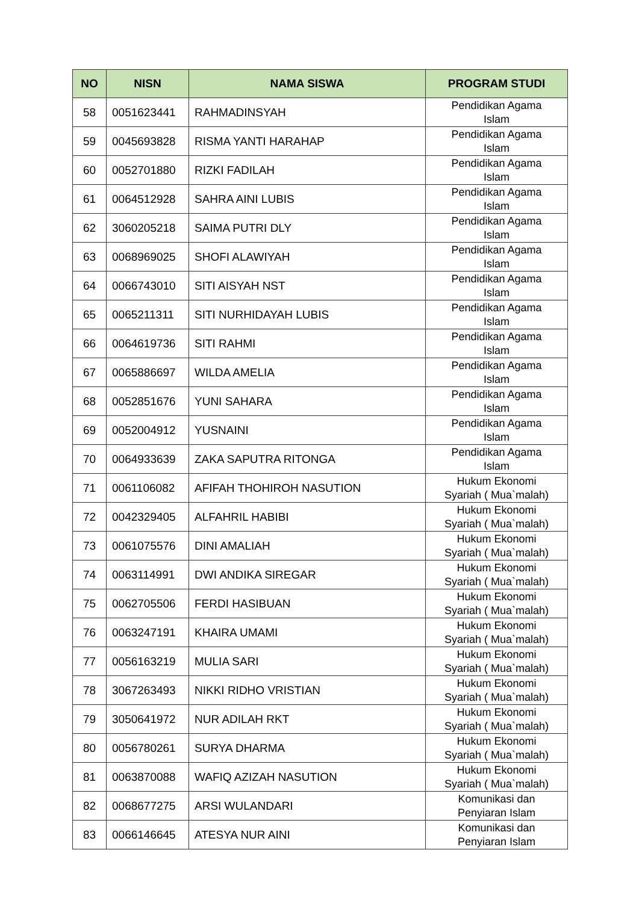| NO | NISN | NAMA SISWA | PROGRAM STUDI |
| --- | --- | --- | --- |
| 58 | 0051623441 | RAHMADINSYAH | Pendidikan Agama Islam |
| 59 | 0045693828 | RISMA YANTI HARAHAP | Pendidikan Agama Islam |
| 60 | 0052701880 | RIZKI FADILAH | Pendidikan Agama Islam |
| 61 | 0064512928 | SAHRA AINI LUBIS | Pendidikan Agama Islam |
| 62 | 3060205218 | SAIMA PUTRI DLY | Pendidikan Agama Islam |
| 63 | 0068969025 | SHOFI ALAWIYAH | Pendidikan Agama Islam |
| 64 | 0066743010 | SITI AISYAH NST | Pendidikan Agama Islam |
| 65 | 0065211311 | SITI NURHIDAYAH LUBIS | Pendidikan Agama Islam |
| 66 | 0064619736 | SITI RAHMI | Pendidikan Agama Islam |
| 67 | 0065886697 | WILDA AMELIA | Pendidikan Agama Islam |
| 68 | 0052851676 | YUNI SAHARA | Pendidikan Agama Islam |
| 69 | 0052004912 | YUSNAINI | Pendidikan Agama Islam |
| 70 | 0064933639 | ZAKA SAPUTRA RITONGA | Pendidikan Agama Islam |
| 71 | 0061106082 | AFIFAH THOHIROH NASUTION | Hukum Ekonomi Syariah ( Mua`malah) |
| 72 | 0042329405 | ALFAHRIL HABIBI | Hukum Ekonomi Syariah ( Mua`malah) |
| 73 | 0061075576 | DINI AMALIAH | Hukum Ekonomi Syariah ( Mua`malah) |
| 74 | 0063114991 | DWI ANDIKA SIREGAR | Hukum Ekonomi Syariah ( Mua`malah) |
| 75 | 0062705506 | FERDI HASIBUAN | Hukum Ekonomi Syariah ( Mua`malah) |
| 76 | 0063247191 | KHAIRA UMAMI | Hukum Ekonomi Syariah ( Mua`malah) |
| 77 | 0056163219 | MULIA SARI | Hukum Ekonomi Syariah ( Mua`malah) |
| 78 | 3067263493 | NIKKI RIDHO VRISTIAN | Hukum Ekonomi Syariah ( Mua`malah) |
| 79 | 3050641972 | NUR ADILAH RKT | Hukum Ekonomi Syariah ( Mua`malah) |
| 80 | 0056780261 | SURYA DHARMA | Hukum Ekonomi Syariah ( Mua`malah) |
| 81 | 0063870088 | WAFIQ AZIZAH NASUTION | Hukum Ekonomi Syariah ( Mua`malah) |
| 82 | 0068677275 | ARSI WULANDARI | Komunikasi dan Penyiaran Islam |
| 83 | 0066146645 | ATESYA NUR AINI | Komunikasi dan Penyiaran Islam |